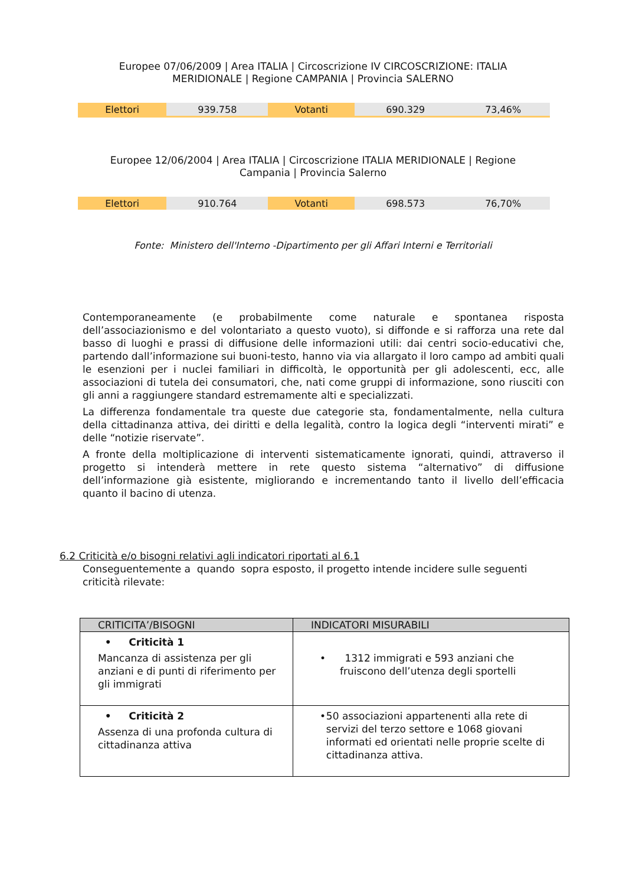Europee 07/06/2009 | Area ITALIA | Circoscrizione IV CIRCOSCRIZIONE: ITALIA
MERIDIONALE | Regione CAMPANIA | Provincia SALERNO
| Elettori | 939.758 | Votanti | 690.329 | 73,46% |
Europee 12/06/2004 | Area ITALIA | Circoscrizione ITALIA MERIDIONALE | Regione
Campania | Provincia Salerno
| Elettori | 910.764 | Votanti | 698.573 | 76,70% |
Fonte: Ministero dell'Interno -Dipartimento per gli Affari Interni e Territoriali
Contemporaneamente (e probabilmente come naturale e spontanea risposta dell’associazionismo e del volontariato a questo vuoto), si diffonde e si rafforza una rete dal basso di luoghi e prassi di diffusione delle informazioni utili: dai centri socio-educativi che, partendo dall’informazione sui buoni-testo, hanno via via allargato il loro campo ad ambiti quali le esenzioni per i nuclei familiari in difficoltà, le opportunità per gli adolescenti, ecc, alle associazioni di tutela dei consumatori, che, nati come gruppi di informazione, sono riusciti con gli anni a raggiungere standard estremamente alti e specializzati.
La differenza fondamentale tra queste due categorie sta, fondamentalmente, nella cultura della cittadinanza attiva, dei diritti e della legalità, contro la logica degli “interventi mirati” e delle “notizie riservate”.
A fronte della moltiplicazione di interventi sistematicamente ignorati, quindi, attraverso il progetto si intenderà mettere in rete questo sistema “alternativo” di diffusione dell’informazione già esistente, migliorando e incrementando tanto il livello dell’efficacia quanto il bacino di utenza.
6.2 Criticità e/o bisogni relativi agli indicatori riportati al 6.1
Conseguentemente a quando sopra esposto, il progetto intende incidere sulle seguenti criticità rilevate:
| CRITICITA’/BISOGNI | INDICATORI MISURABILI |
| --- | --- |
| • Criticità 1 Mancanza di assistenza per gli anziani e di punti di riferimento per gli immigrati | • 1312 immigrati e 593 anziani che fruiscono dell’utenza degli sportelli |
| • Criticità 2 Assenza di una profonda cultura di cittadinanza attiva | • 50 associazioni appartenenti alla rete di servizi del terzo settore e 1068 giovani informati ed orientati nelle proprie scelte di cittadinanza attiva. |